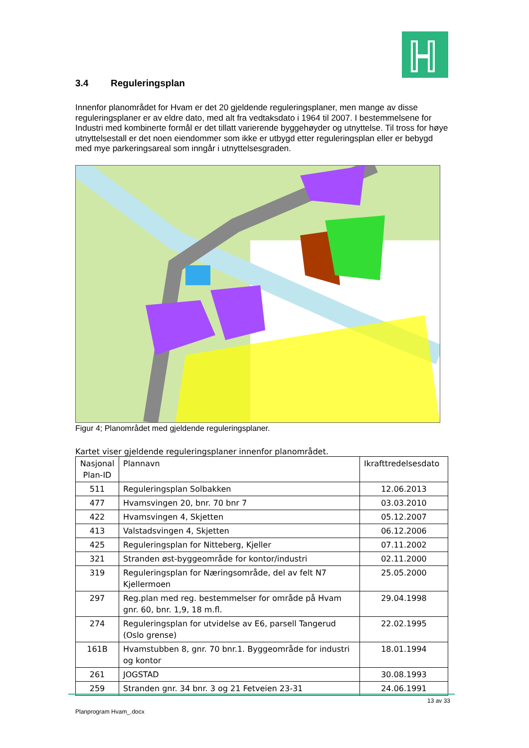3.4 Reguleringsplan
Innenfor planområdet for Hvam er det 20 gjeldende reguleringsplaner, men mange av disse reguleringsplaner er av eldre dato, med alt fra vedtaksdato i 1964 til 2007. I bestemmelsene for Industri med kombinerte formål er det tillatt varierende byggehøyder og utnyttelse. Til tross for høye utnyttelsestall er det noen eiendommer som ikke er utbygd etter reguleringsplan eller er bebygd med mye parkeringsareal som inngår i utnyttelsesgraden.
Figur 4; Planområdet med gjeldende reguleringsplaner.
Kartet viser gjeldende reguleringsplaner innenfor planområdet.
| Nasjonal Plan-ID | Plannavn | Ikrafttredelsesdato |
| --- | --- | --- |
| 511 | Reguleringsplan Solbakken | 12.06.2013 |
| 477 | Hvamsvingen 20, bnr. 70 bnr 7 | 03.03.2010 |
| 422 | Hvamsvingen 4, Skjetten | 05.12.2007 |
| 413 | Valstadsvingen 4, Skjetten | 06.12.2006 |
| 425 | Reguleringsplan for Nitteberg, Kjeller | 07.11.2002 |
| 321 | Stranden øst-byggeområde for kontor/industri | 02.11.2000 |
| 319 | Reguleringsplan for Næringsområde, del av felt N7 Kjellermoen | 25.05.2000 |
| 297 | Reg.plan med reg. bestemmelser for område på Hvam gnr. 60, bnr. 1,9, 18 m.fl. | 29.04.1998 |
| 274 | Reguleringsplan for utvidelse av E6, parsell Tangerud (Oslo grense) | 22.02.1995 |
| 161B | Hvamstubben 8, gnr. 70 bnr.1. Byggeområde for industri og kontor | 18.01.1994 |
| 261 | JOGSTAD | 30.08.1993 |
| 259 | Stranden gnr. 34 bnr. 3 og 21 Fetveien 23-31 | 24.06.1991 |
13 av 33
Planprogram Hvam_.docx